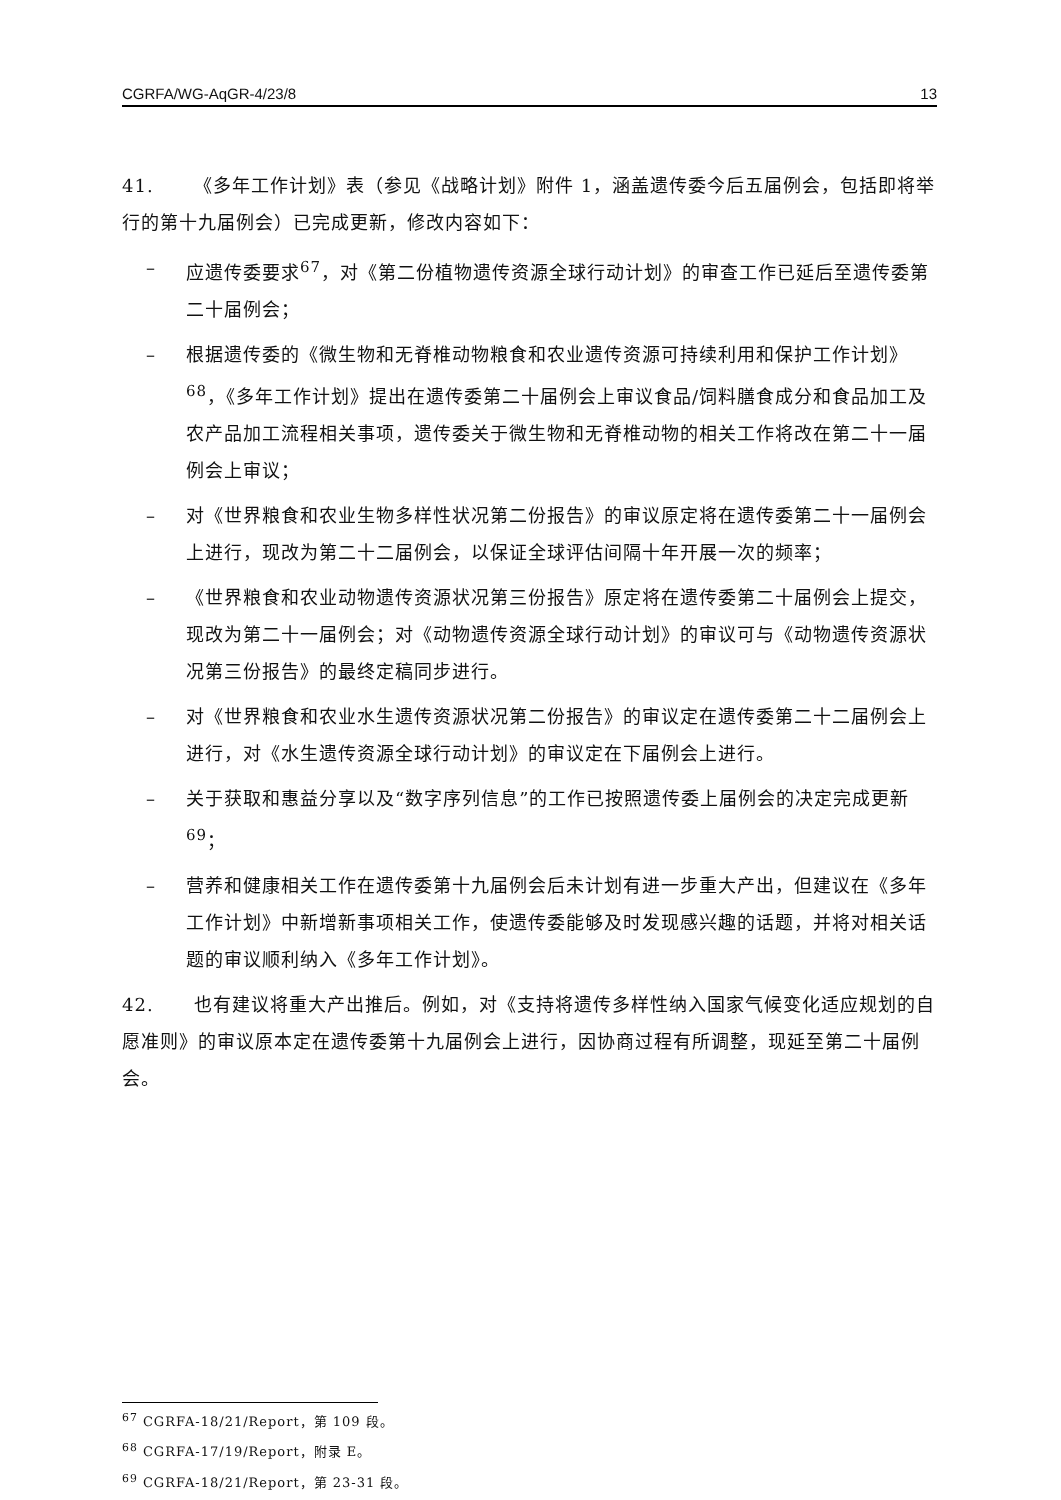CGRFA/WG-AqGR-4/23/8 13
41. 《多年工作计划》表（参见《战略计划》附件 1，涵盖遗传委今后五届例会，包括即将举行的第十九届例会）已完成更新，修改内容如下：
– 应遗传委要求<sup>67</sup>，对《第二份植物遗传资源全球行动计划》的审查工作已延后至遗传委第二十届例会；
– 根据遗传委的《微生物和无脊椎动物粮食和农业遗传资源可持续利用和保护工作计划》<sup>68</sup>，《多年工作计划》提出在遗传委第二十届例会上审议食品/饲料膳食成分和食品加工及农产品加工流程相关事项，遗传委关于微生物和无脊椎动物的相关工作将改在第二十一届例会上审议；
– 对《世界粮食和农业生物多样性状况第二份报告》的审议原定将在遗传委第二十一届例会上进行，现改为第二十二届例会，以保证全球评估间隔十年开展一次的频率；
– 《世界粮食和农业动物遗传资源状况第三份报告》原定将在遗传委第二十届例会上提交，现改为第二十一届例会；对《动物遗传资源全球行动计划》的审议可与《动物遗传资源状况第三份报告》的最终定稿同步进行。
– 对《世界粮食和农业水生遗传资源状况第二份报告》的审议定在遗传委第二十二届例会上进行，对《水生遗传资源全球行动计划》的审议定在下届例会上进行。
– 关于获取和惠益分享以及“数字序列信息”的工作已按照遗传委上届例会的决定完成更新<sup>69</sup>；
– 营养和健康相关工作在遗传委第十九届例会后未计划有进一步重大产出，但建议在《多年工作计划》中新增新事项相关工作，使遗传委能够及时发现感兴趣的话题，并将对相关话题的审议顺利纳入《多年工作计划》。
42. 也有建议将重大产出推后。例如，对《支持将遗传多样性纳入国家气候变化适应规划的自愿准则》的审议原本定在遗传委第十九届例会上进行，因协商过程有所调整，现延至第二十届例会。
<sup>67</sup> CGRFA-18/21/Report，第 109 段。
<sup>68</sup> CGRFA-17/19/Report，附录 E。
<sup>69</sup> CGRFA-18/21/Report，第 23-31 段。